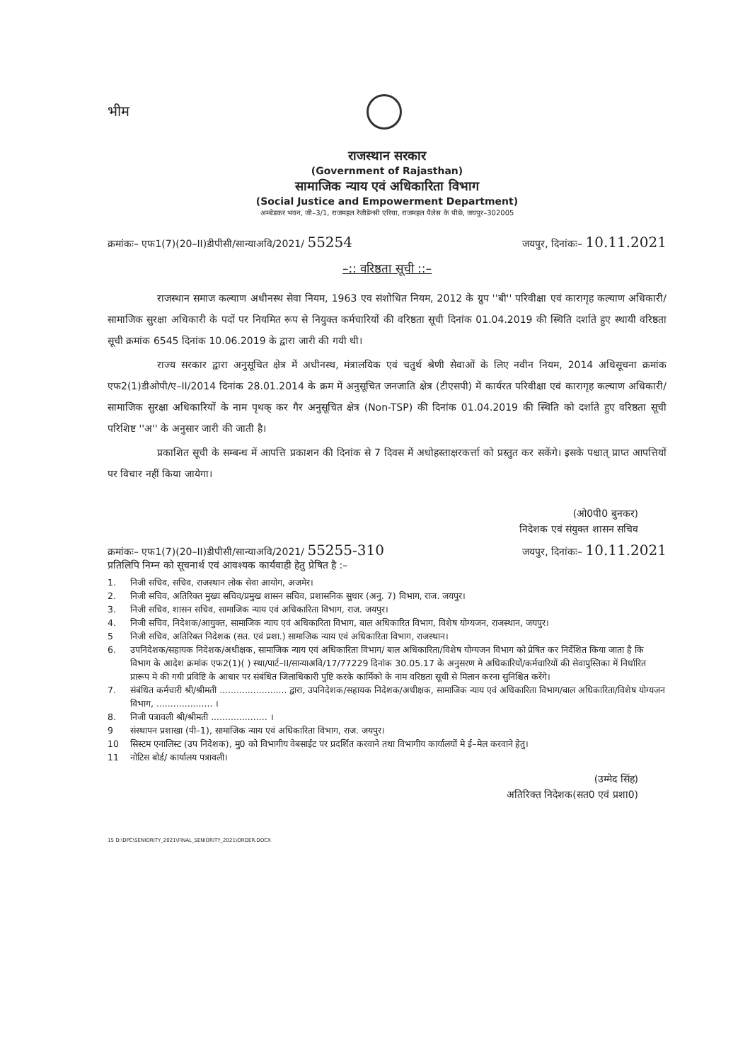भीम
राजस्थान सरकार
(Government of Rajasthan)
सामाजिक न्याय एवं अधिकारिता विभाग
(Social Justice and Empowerment Department)
अम्बेडकर भवन, जी–3/1, राजमहल रेजीडेन्सी एरिया, राजमहल पैलेस के पीछे, जयपुर–302005
क्रमांकः– एफ1(7)(20–II)डीपीसी/सान्याअवि/2021/ 55254
जयपुर, दिनांकः– 10.11.2021
–:: वरिष्ठता सूची ::–
राजस्थान समाज कल्याण अधीनस्थ सेवा नियम, 1963 एव संशोधित नियम, 2012 के ग्रुप ''बी'' परिवीक्षा एवं कारागृह कल्याण अधिकारी/सामाजिक सुरक्षा अधिकारी के पदों पर नियमित रूप से नियुक्त कर्मचारियों की वरिष्ठता सूची दिनांक 01.04.2019 की स्थिति दर्शाते हुए स्थायी वरिष्ठता सूची क्रमांक 6545 दिनांक 10.06.2019 के द्वारा जारी की गयी थी।
राज्य सरकार द्वारा अनुसूचित क्षेत्र में अधीनस्थ, मंत्रालयिक एवं चतुर्थ श्रेणी सेवाओं के लिए नवीन नियम, 2014 अधिसूचना क्रमांक एफ2(1)डीओपी/ए–II/2014 दिनांक 28.01.2014 के क्रम में अनुसूचित जनजाति क्षेत्र (टीएसपी) में कार्यरत परिवीक्षा एवं कारागृह कल्याण अधिकारी/सामाजिक सुरक्षा अधिकारियों के नाम पृथक् कर गैर अनुसूचित क्षेत्र (Non-TSP) की दिनांक 01.04.2019 की स्थिति को दर्शाते हुए वरिष्ठता सूची परिशिष्ट ''अ'' के अनुसार जारी की जाती है।
प्रकाशित सूची के सम्बन्ध में आपत्ति प्रकाशन की दिनांक से 7 दिवस में अधोहस्ताक्षरकर्त्ता को प्रस्तुत कर सकेंगे। इसके पश्चात् प्राप्त आपत्तियों पर विचार नहीं किया जायेगा।
(ओ0पी0 बुनकर)
निदेशक एवं संयुक्त शासन सचिव
क्रमांकः– एफ1(7)(20–II)डीपीसी/सान्याअवि/2021/ 55255-310
जयपुर, दिनांकः– 10.11.2021
प्रतिलिपि निम्न को सूचनार्थ एवं आवश्यक कार्यवाही हेतु प्रेषित है :–
1. निजी सचिव, सचिव, राजस्थान लोक सेवा आयोग, अजमेर।
2. निजी सचिव, अतिरिक्त मुख्य सचिव/प्रमुख शासन सचिव, प्रशासनिक सुधार (अनु. 7) विभाग, राज. जयपुर।
3. निजी सचिव, शासन सचिव, सामाजिक न्याय एवं अधिकारिता विभाग, राज. जयपुर।
4. निजी सचिव, निदेशक/आयुक्त, सामाजिक न्याय एवं अधिकारिता विभाग, बाल अधिकारित विभाग, विशेष योग्यजन, राजस्थान, जयपुर।
5 निजी सचिव, अतिरिक्त निदेशक (सत. एवं प्रशा.) सामाजिक न्याय एवं अधिकारिता विभाग, राजस्थान।
6. उपनिदेशक/सहायक निदेशक/अधीक्षक, सामाजिक न्याय एवं अधिकारिता विभाग/ बाल अधिकारिता/विशेष योग्यजन विभाग को प्रेषित कर निर्देशित किया जाता है कि विभाग के आदेश क्रमांक एफ2(1)( ) स्था/पार्ट–II/सान्याअवि/17/77229 दिनांक 30.05.17 के अनुसरण मे अधिकारियों/कर्मचारियों की सेवापुस्तिका में निर्धारित प्रारूप मे की गयी प्रविष्टि के आधार पर संबंधित जिलाधिकारी पुष्टि करके कार्मिको के नाम वरिष्ठता सूची से मिलान करना सुनिश्चित करेंगे।
7. संबंधित कर्मचारी श्री/श्रीमती ........................ द्वारा, उपनिदेशक/सहायक निदेशक/अधीक्षक, सामाजिक न्याय एवं अधिकारिता विभाग/बाल अधिकारिता/विशेष योग्यजन विभाग, .................... ।
8. निजी पत्रावली श्री/श्रीमती .................... ।
9 संस्थापन प्रशाखा (पी–1), सामाजिक न्याय एवं अधिकारिता विभाग, राज. जयपुर।
10 सिस्टम एनालिस्ट (उप निदेशक), मु0 को विभागीय वेबसाईट पर प्रदर्शित करवाने तथा विभागीय कार्यालयों मे ई–मेल करवाने हेतु।
11 नोटिस बोर्ड/ कार्यालय पत्रावली।
(उम्मेद सिंह)
अतिरिक्त निदेशक(सत0 एवं प्रशा0)
15 D:\DPC\SENIORITY_2021\FINAL_SENIORITY_2021\ORDER.DOCX